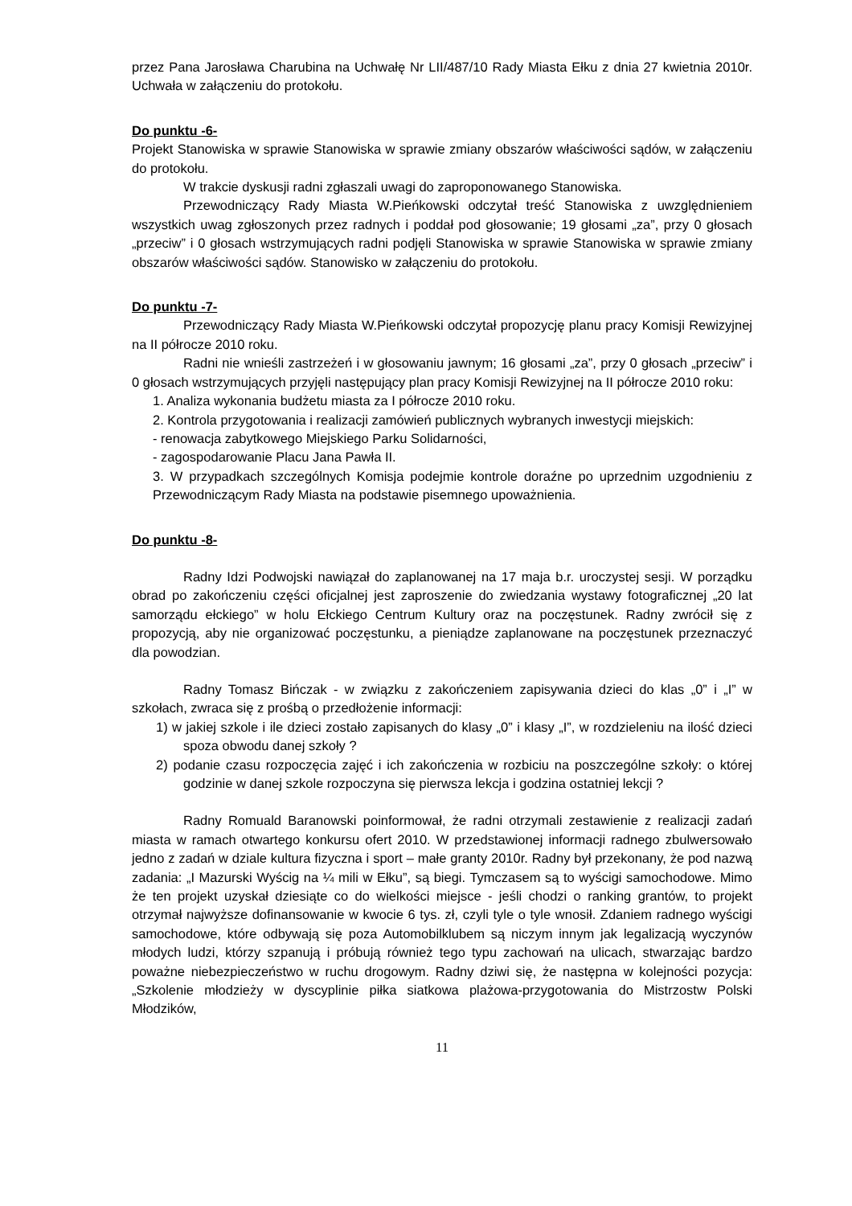przez Pana Jarosława Charubina na Uchwałę Nr LII/487/10 Rady Miasta Ełku z dnia 27 kwietnia 2010r. Uchwała w załączeniu do protokołu.
Do punktu -6-
Projekt Stanowiska w sprawie Stanowiska w sprawie zmiany obszarów właściwości sądów, w załączeniu do protokołu.
W trakcie dyskusji radni zgłaszali uwagi do zaproponowanego Stanowiska.
Przewodniczący Rady Miasta W.Pieńkowski odczytał treść Stanowiska z uwzględnieniem wszystkich uwag zgłoszonych przez radnych i poddał pod głosowanie; 19 głosami „za”, przy 0 głosach „przeciw” i 0 głosach wstrzymujących radni podjęli Stanowiska w sprawie Stanowiska w sprawie zmiany obszarów właściwości sądów. Stanowisko w załączeniu do protokołu.
Do punktu -7-
Przewodniczący Rady Miasta W.Pieńkowski odczytał propozycję planu pracy Komisji Rewizyjnej na II półrocze 2010 roku.
Radni nie wnieśli zastrzeżeń i w głosowaniu jawnym; 16 głosami „za”, przy 0 głosach „przeciw” i 0 głosach wstrzymujących przyjęli następujący plan pracy Komisji Rewizyjnej na II półrocze 2010 roku:
1. Analiza wykonania budżetu miasta za I półrocze 2010 roku.
2. Kontrola przygotowania i realizacji zamówień publicznych wybranych inwestycji miejskich:
- renowacja zabytkowego Miejskiego Parku Solidarności,
- zagospodarowanie Placu Jana Pawła II.
3. W przypadkach szczególnych Komisja podejmie kontrole doraźne po uprzednim uzgodnieniu z Przewodniczącym Rady Miasta na podstawie pisemnego upoważnienia.
Do punktu -8-
Radny Idzi Podwojski nawiązał do zaplanowanej na 17 maja b.r. uroczystej sesji. W porządku obrad po zakończeniu części oficjalnej jest zaproszenie do zwiedzania wystawy fotograficznej „20 lat samorządu ełckiego” w holu Ełckiego Centrum Kultury oraz na poczęstunek. Radny zwrócił się z propozycją, aby nie organizować poczęstunku, a pieniądze zaplanowane na poczęstunek przeznaczyć dla powodzian.
Radny Tomasz Bińczak - w związku z zakończeniem zapisywania dzieci do klas „0” i „I” w szkołach, zwraca się z prośbą o przedłożenie informacji:
1) w jakiej szkole i ile dzieci zostało zapisanych do klasy „0” i klasy „I”, w rozdzieleniu na ilość dzieci spoza obwodu danej szkoły ?
2) podanie czasu rozpoczęcia zajęć i ich zakończenia w rozbiciu na poszczególne szkoły: o której godzinie w danej szkole rozpoczyna się pierwsza lekcja i godzina ostatniej lekcji ?
Radny Romuald Baranowski poinformował, że radni otrzymali zestawienie z realizacji zadań miasta w ramach otwartego konkursu ofert 2010. W przedstawionej informacji radnego zbulwersowało jedno z zadań w dziale kultura fizyczna i sport – małe granty 2010r. Radny był przekonany, że pod nazwą zadania: „I Mazurski Wyścig na ¼ mili w Ełku”, są biegi. Tymczasem są to wyścigi samochodowe. Mimo że ten projekt uzyskał dziesiąte co do wielkości miejsce - jeśli chodzi o ranking grantów, to projekt otrzymał najwyższe dofinansowanie w kwocie 6 tys. zł, czyli tyle o tyle wnosił. Zdaniem radnego wyścigi samochodowe, które odbywają się poza Automobilklubem są niczym innym jak legalizacją wyczynów młodych ludzi, którzy szpanują i próbują również tego typu zachowań na ulicach, stwarzając bardzo poważne niebezpieczeństwo w ruchu drogowym. Radny dziwi się, że następna w kolejności pozycja: „Szkolenie młodzieży w dyscyplinie piłka siatkowa plażowa-przygotowania do Mistrzostw Polski Młodzików,
11